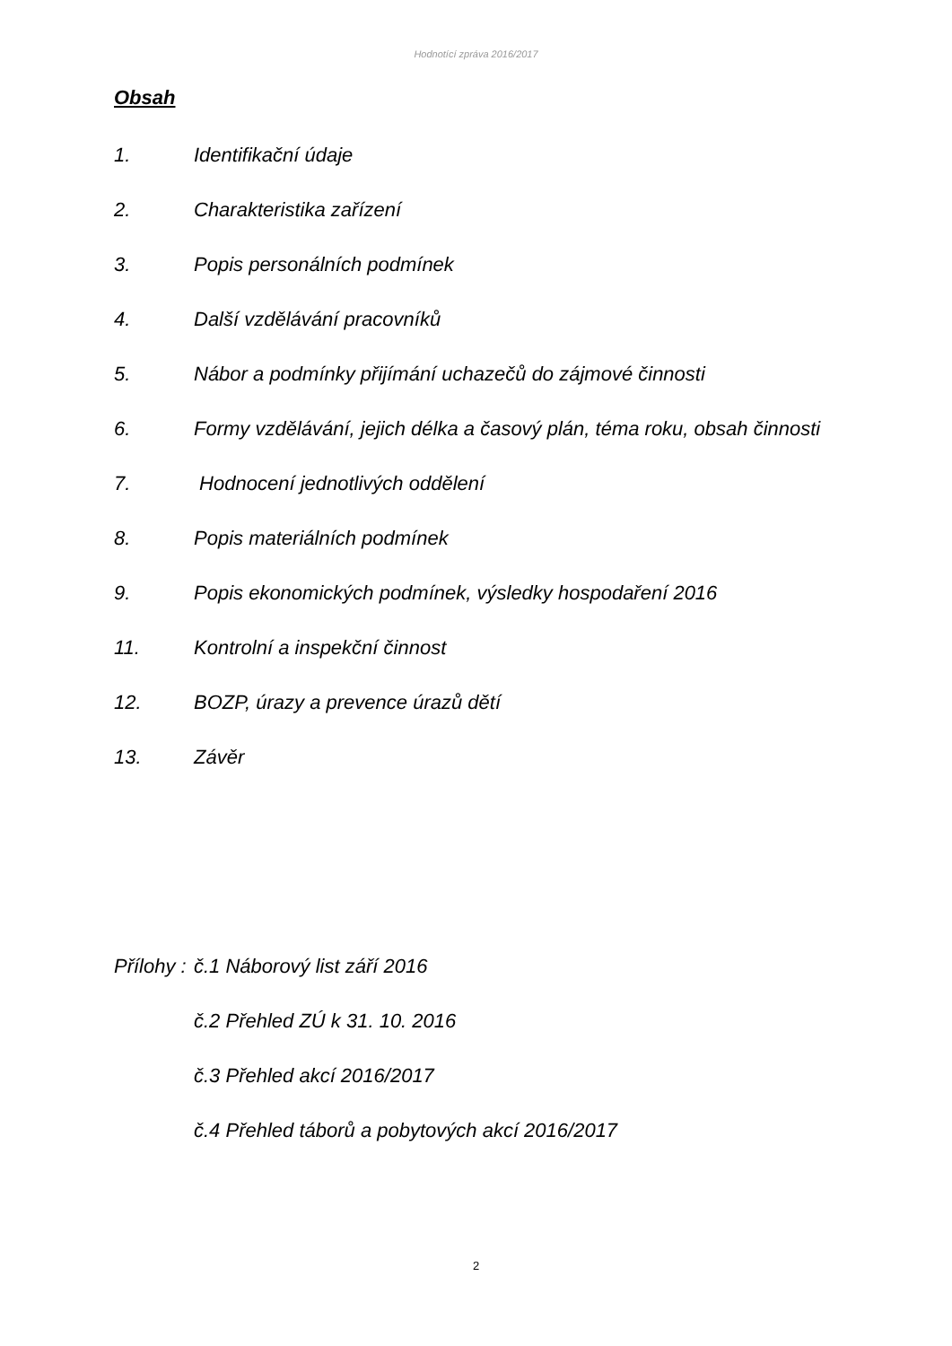Hodnotící zpráva 2016/2017
Obsah
1. Identifikační údaje
2. Charakteristika zařízení
3. Popis personálních podmínek
4. Další vzdělávání pracovníků
5. Nábor a podmínky přijímání uchazečů do zájmové činnosti
6. Formy vzdělávání, jejich délka a časový plán, téma roku, obsah činnosti
7. Hodnocení jednotlivých oddělení
8. Popis materiálních podmínek
9. Popis ekonomických podmínek, výsledky hospodaření 2016
11. Kontrolní a inspekční činnost
12. BOZP, úrazy a prevence úrazů dětí
13. Závěr
Přílohy : č.1 Náborový list září 2016
č.2 Přehled ZÚ k 31. 10. 2016
č.3 Přehled akcí 2016/2017
č.4 Přehled táborů a pobytových akcí 2016/2017
2